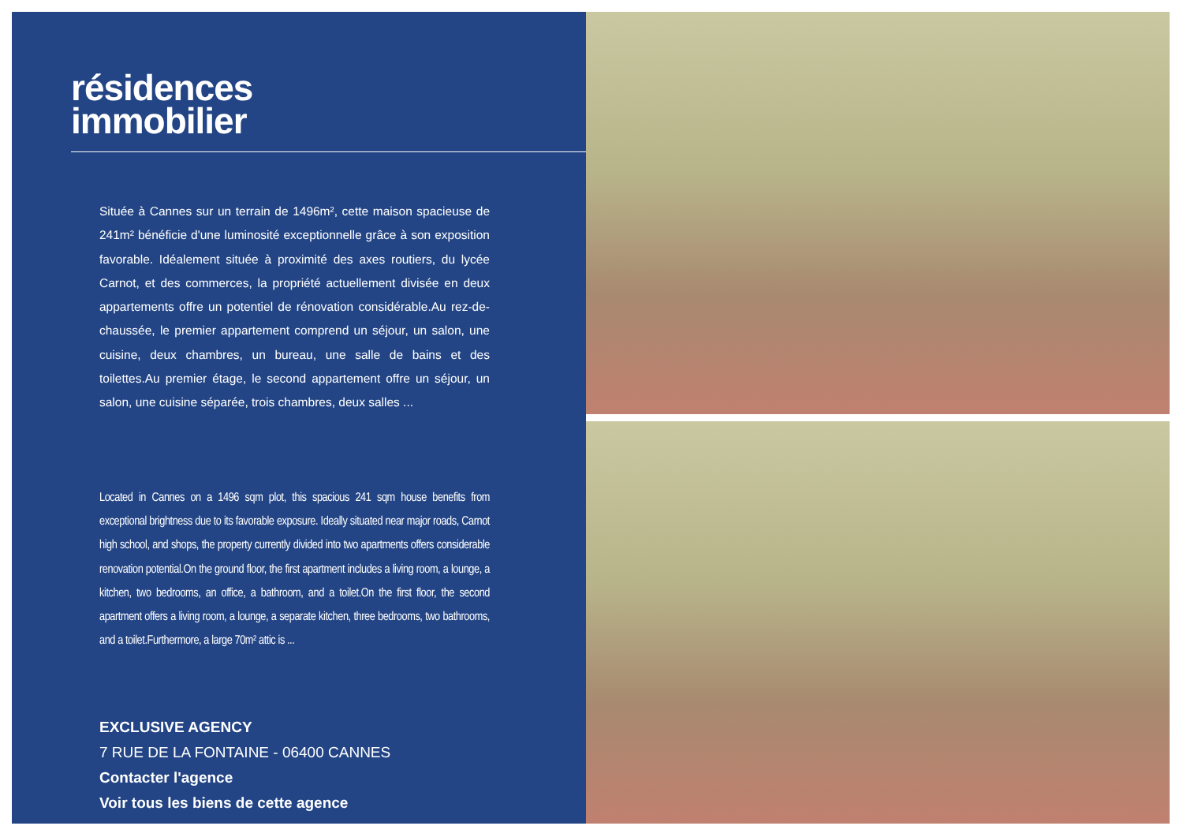résidences
immobilier
Située à Cannes sur un terrain de 1496m², cette maison spacieuse de 241m² bénéficie d'une luminosité exceptionnelle grâce à son exposition favorable. Idéalement située à proximité des axes routiers, du lycée Carnot, et des commerces, la propriété actuellement divisée en deux appartements offre un potentiel de rénovation considérable.Au rez-de-chaussée, le premier appartement comprend un séjour, un salon, une cuisine, deux chambres, un bureau, une salle de bains et des toilettes.Au premier étage, le second appartement offre un séjour, un salon, une cuisine séparée, trois chambres, deux salles ...
Located in Cannes on a 1496 sqm plot, this spacious 241 sqm house benefits from exceptional brightness due to its favorable exposure. Ideally situated near major roads, Carnot high school, and shops, the property currently divided into two apartments offers considerable renovation potential.On the ground floor, the first apartment includes a living room, a lounge, a kitchen, two bedrooms, an office, a bathroom, and a toilet.On the first floor, the second apartment offers a living room, a lounge, a separate kitchen, three bedrooms, two bathrooms, and a toilet.Furthermore, a large 70m² attic is ...
EXCLUSIVE AGENCY
7 RUE DE LA FONTAINE - 06400 CANNES
Contacter l'agence
Voir tous les biens de cette agence